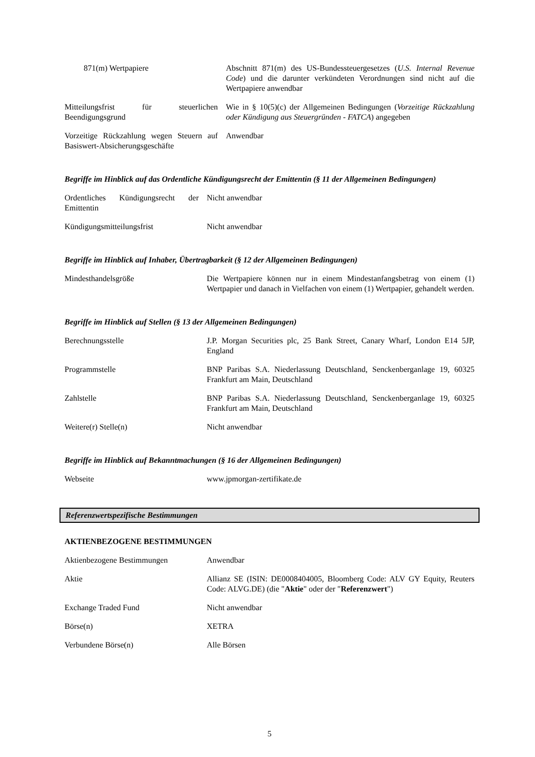| 871(m) Wertpapiere | Abschnitt 871(m) des US-Bundessteuergesetzes ( U.S. Internal Revenue Code ) und die darunter verkündeten Verordnungen sind nicht auf die Wertpapiere anwendbar |
| Mitteilungsfrist für steuerlichen Beendigungsgrund | Wie in § 10(5)(c) der Allgemeinen Bedingungen ( Vorzeitige Rückzahlung oder Kündigung aus Steuergründen - FATCA ) angegeben |
| Vorzeitige Rückzahlung wegen Steuern auf Basiswert-Absicherungsgeschäfte | Anwendbar |
Begriffe im Hinblick auf das Ordentliche Kündigungsrecht der Emittentin (§ 11 der Allgemeinen Bedingungen)
| Ordentliches Kündigungsrecht der Emittentin | Nicht anwendbar |
| Kündigungsmitteilungsfrist | Nicht anwendbar |
Begriffe im Hinblick auf Inhaber, Übertragbarkeit (§ 12 der Allgemeinen Bedingungen)
| Mindesthandelsgröße | Die Wertpapiere können nur in einem Mindestanfangsbetrag von einem (1) Wertpapier und danach in Vielfachen von einem (1) Wertpapier, gehandelt werden. |
Begriffe im Hinblick auf Stellen (§ 13 der Allgemeinen Bedingungen)
| Berechnungsstelle | J.P. Morgan Securities plc, 25 Bank Street, Canary Wharf, London E14 5JP, England |
| Programmstelle | BNP Paribas S.A. Niederlassung Deutschland, Senckenberganlage 19, 60325 Frankfurt am Main, Deutschland |
| Zahlstelle | BNP Paribas S.A. Niederlassung Deutschland, Senckenberganlage 19, 60325 Frankfurt am Main, Deutschland |
| Weitere(r) Stelle(n) | Nicht anwendbar |
Begriffe im Hinblick auf Bekanntmachungen (§ 16 der Allgemeinen Bedingungen)
| Webseite | www.jpmorgan-zertifikate.de |
Referenzwertspezifische Bestimmungen
AKTIENBEZOGENE BESTIMMUNGEN
| Aktienbezogene Bestimmungen | Anwendbar |
| Aktie | Allianz SE (ISIN: DE0008404005, Bloomberg Code: ALV GY Equity, Reuters Code: ALVG.DE) (die " Aktie " oder der " Referenzwert ") |
| Exchange Traded Fund | Nicht anwendbar |
| Börse(n) | XETRA |
| Verbundene Börse(n) | Alle Börsen |
5